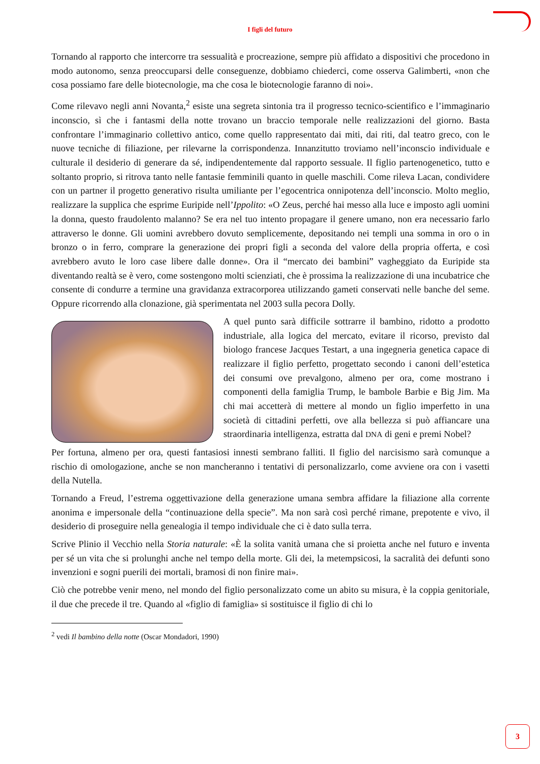I figli del futuro
Tornando al rapporto che intercorre tra sessualità e procreazione, sempre più affidato a dispositivi che procedono in modo autonomo, senza preoccuparsi delle conseguenze, dobbiamo chiederci, come osserva Galimberti, «non che cosa possiamo fare delle biotecnologie, ma che cosa le biotecnologie faranno di noi».
Come rilevavo negli anni Novanta,<sup>2</sup> esiste una segreta sintonia tra il progresso tecnico-scientifico e l’immaginario inconscio, sì che i fantasmi della notte trovano un braccio temporale nelle realizzazioni del giorno. Basta confrontare l’immaginario collettivo antico, come quello rappresentato dai miti, dai riti, dal teatro greco, con le nuove tecniche di filiazione, per rilevarne la corrispondenza. Innanzitutto troviamo nell’inconscio individuale e culturale il desiderio di generare da sé, indipendentemente dal rapporto sessuale. Il figlio partenogenetico, tutto e soltanto proprio, si ritrova tanto nelle fantasie femminili quanto in quelle maschili. Come rileva Lacan, condividere con un partner il progetto generativo risulta umiliante per l’egocentrica onnipotenza dell’inconscio. Molto meglio, realizzare la supplica che esprime Euripide nell’Ippolito: «O Zeus, perché hai messo alla luce e imposto agli uomini la donna, questo fraudolento malanno? Se era nel tuo intento propagare il genere umano, non era necessario farlo attraverso le donne. Gli uomini avrebbero dovuto semplicemente, depositando nei templi una somma in oro o in bronzo o in ferro, comprare la generazione dei propri figli a seconda del valore della propria offerta, e così avrebbero avuto le loro case libere dalle donne». Ora il “mercato dei bambini” vagheggiato da Euripide sta diventando realtà se è vero, come sostengono molti scienziati, che è prossima la realizzazione di una incubatrice che consente di condurre a termine una gravidanza extracorporea utilizzando gameti conservati nelle banche del seme. Oppure ricorrendo alla clonazione, già sperimentata nel 2003 sulla pecora Dolly.
A quel punto sarà difficile sottrarre il bambino, ridotto a prodotto industriale, alla logica del mercato, evitare il ricorso, previsto dal biologo francese Jacques Testart, a una ingegneria genetica capace di realizzare il figlio perfetto, progettato secondo i canoni dell’estetica dei consumi ove prevalgono, almeno per ora, come mostrano i componenti della famiglia Trump, le bambole Barbie e Big Jim. Ma chi mai accetterà di mettere al mondo un figlio imperfetto in una società di cittadini perfetti, ove alla bellezza si può affiancare una straordinaria intelligenza, estratta dal DNA di geni e premi Nobel?
Per fortuna, almeno per ora, questi fantasiosi innesti sembrano falliti. Il figlio del narcisismo sarà comunque a rischio di omologazione, anche se non mancheranno i tentativi di personalizzarlo, come avviene ora con i vasetti della Nutella.
Tornando a Freud, l’estrema oggettivazione della generazione umana sembra affidare la filiazione alla corrente anonima e impersonale della “continuazione della specie”. Ma non sarà così perché rimane, prepotente e vivo, il desiderio di proseguire nella genealogia il tempo individuale che ci è dato sulla terra.
Scrive Plinio il Vecchio nella Storia naturale: «È la solita vanità umana che si proietta anche nel futuro e inventa per sé un vita che si prolunghi anche nel tempo della morte. Gli dei, la metempsicosi, la sacralità dei defunti sono invenzioni e sogni puerili dei mortali, bramosi di non finire mai».
Ciò che potrebbe venir meno, nel mondo del figlio personalizzato come un abito su misura, è la coppia genitoriale, il due che precede il tre. Quando al «figlio di famiglia» si sostituisce il figlio di chi lo
<sup>2</sup> vedi Il bambino della notte (Oscar Mondadori, 1990)
3